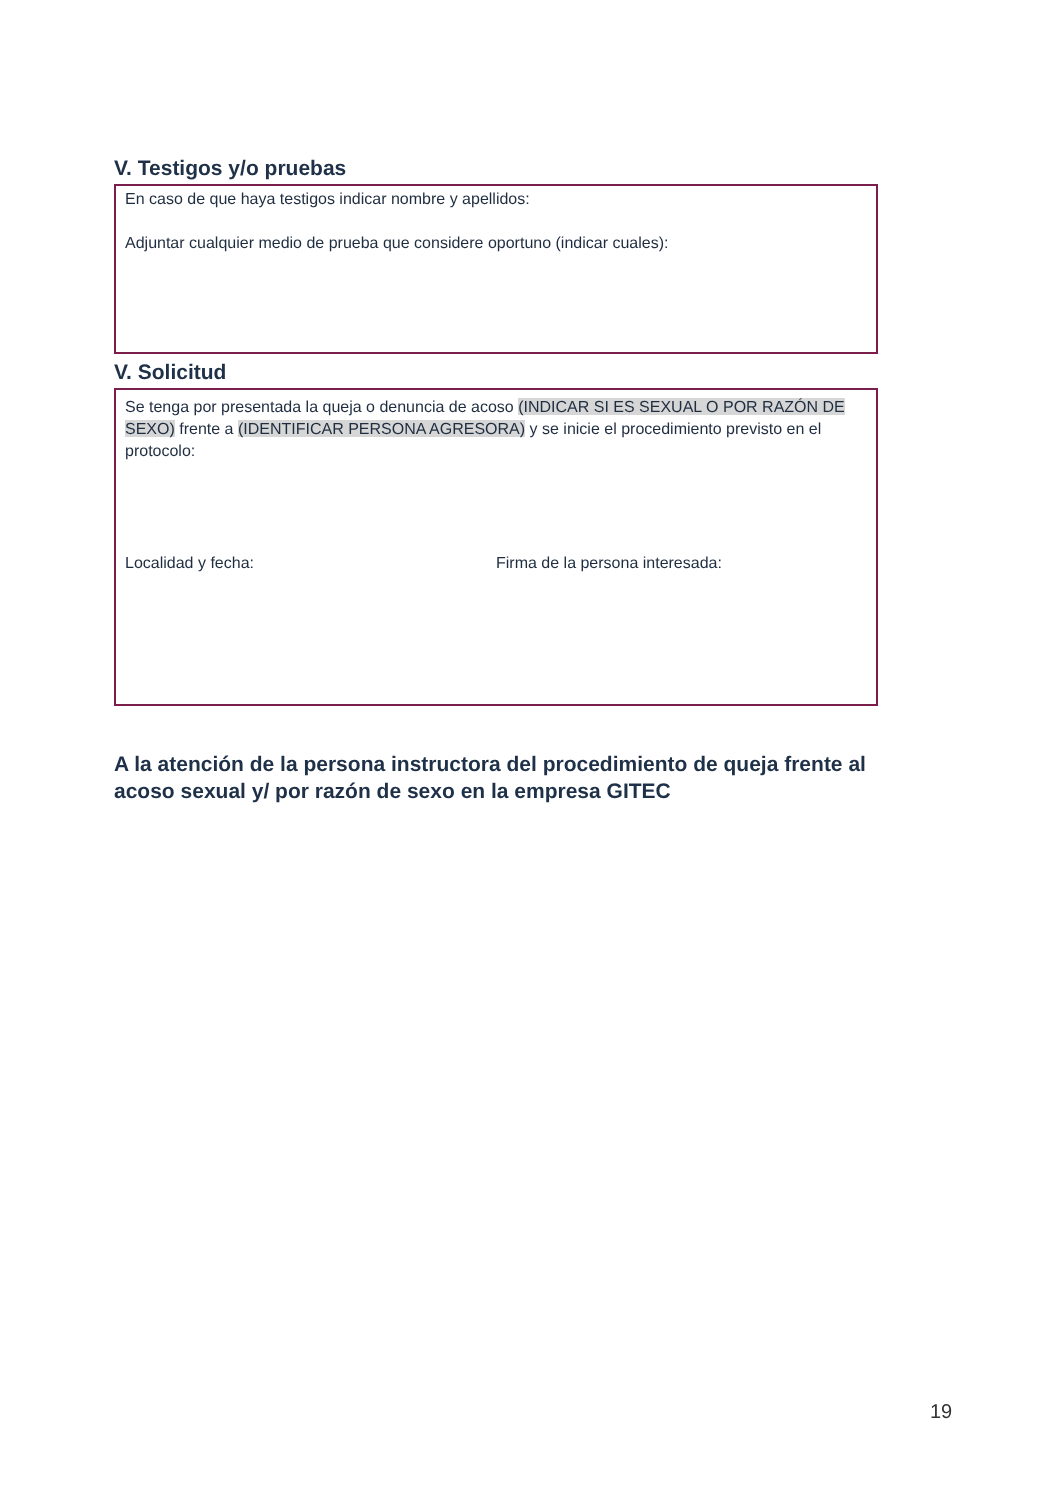V. Testigos y/o pruebas
En caso de que haya testigos indicar nombre y apellidos:
Adjuntar cualquier medio de prueba que considere oportuno (indicar cuales):
V. Solicitud
Se tenga por presentada la queja o denuncia de acoso (INDICAR SI ES SEXUAL O POR RAZÓN DE SEXO) frente a (IDENTIFICAR PERSONA AGRESORA) y se inicie el procedimiento previsto en el protocolo:
Localidad y fecha: Firma de la persona interesada:
A la atención de la persona instructora del procedimiento de queja frente al acoso sexual y/ por razón de sexo en la empresa GITEC
19